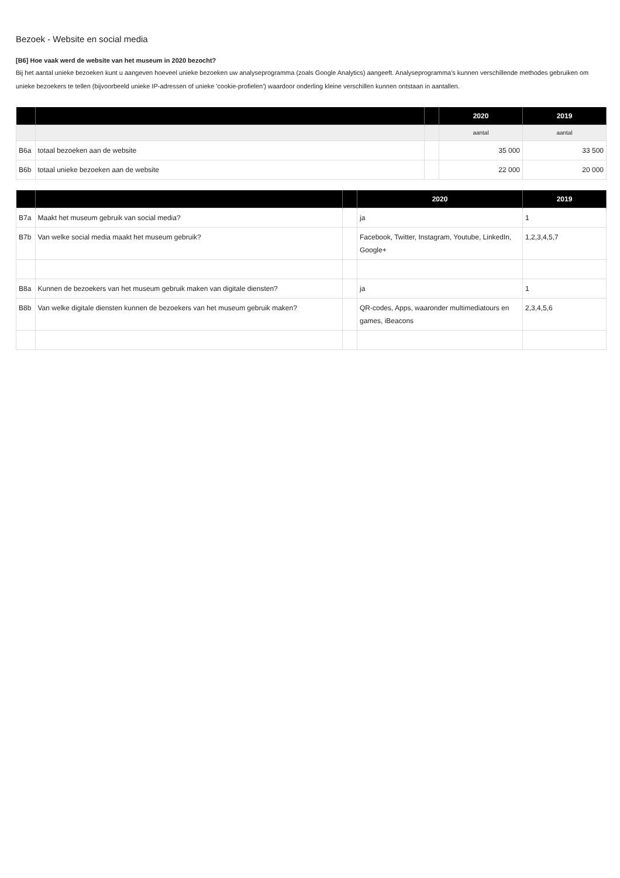Bezoek - Website en social media
[B6] Hoe vaak werd de website van het museum in 2020 bezocht?
Bij het aantal unieke bezoeken kunt u aangeven hoeveel unieke bezoeken uw analyseprogramma (zoals Google Analytics) aangeeft. Analyseprogramma's kunnen verschillende methodes gebruiken om unieke bezoekers te tellen (bijvoorbeeld unieke IP-adressen of unieke 'cookie-profielen') waardoor onderling kleine verschillen kunnen ontstaan in aantallen.
| | | | 2020 | 2019 |
| --- | --- | --- | --- | --- |
| | | | aantal | aantal |
| B6a | totaal bezoeken aan de website | | 35 000 | 33 500 |
| B6b | totaal unieke bezoeken aan de website | | 22 000 | 20 000 |
| | | | 2020 | 2019 |
| --- | --- | --- | --- | --- |
| B7a | Maakt het museum gebruik van social media? | | ja | 1 |
| B7b | Van welke social media maakt het museum gebruik? | | Facebook, Twitter, Instagram, Youtube, LinkedIn, Google+ | 1,2,3,4,5,7 |
| B8a | Kunnen de bezoekers van het museum gebruik maken van digitale diensten? | | ja | 1 |
| B8b | Van welke digitale diensten kunnen de bezoekers van het museum gebruik maken? | | QR-codes, Apps, waaronder multimediatours en games, iBeacons | 2,3,4,5,6 |